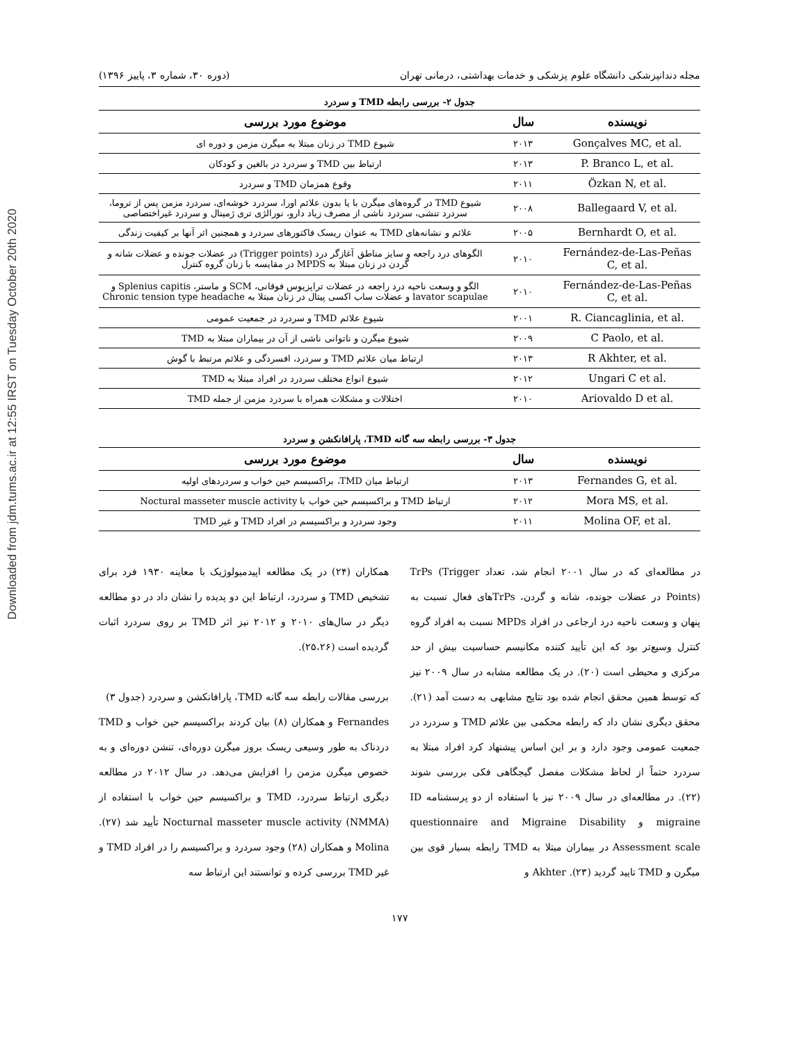Downloaded from jdm.tums.ac.ir at 12:55 IRST on Tuesday October 20th 2020
مجله دندانپزشکی دانشگاه علوم پزشکی و خدمات بهداشتی، درمانی تهران (دوره ۳۰، شماره ۳، پاییز ۱۳۹۶)
جدول ۲- بررسی رابطه TMD و سردرد
| نویسنده | سال | موضوع مورد بررسی |
| --- | --- | --- |
| Gonçalves MC, et al. | ۲۰۱۳ | شیوع TMD در زنان مبتلا به میگرن مزمن و دوره ای |
| P. Branco L, et al. | ۲۰۱۳ | ارتباط بین TMD و سردرد در بالغین و کودکان |
| Özkan N, et al. | ۲۰۱۱ | وقوع همزمان TMD و سردرد |
| Ballegaard V, et al. | ۲۰۰۸ | شیوع TMD در گروه‌های میگرن با یا بدون علائم اورا، سردرد خوشه‌ای، سردرد مزمن پس از تروما، سردرد تنشی، سردرد ناشی از مصرف زیاد دارو، نورالژی تری ژمینال و سردرد غیراختصاصی |
| Bernhardt O, et al. | ۲۰۰۵ | علائم و نشانه‌های TMD به عنوان ریسک فاکتورهای سردرد و همچنین اثر آنها بر کیفیت زندگی |
| Fernández-de-Las-Peñas C, et al. | ۲۰۱۰ | الگوهای درد راجعه و سایز مناطق آغازگر درد (Trigger points) در عضلات جونده و عضلات شانه و گردن در زنان مبتلا به MPDS در مقایسه با زنان گروه کنترل |
| Fernández-de-Las-Peñas C, et al. | ۲۰۱۰ | الگو و وسعت ناحیه درد راجعه در عضلات تراپزیوس فوقانی، SCM و ماستر، Splenius capitis و lavator scapulae و عضلات ساب اکسی پیتال در زنان مبتلا به Chronic tension type headache |
| R. Ciancaglinia, et al. | ۲۰۰۱ | شیوع علائم TMD و سردرد در جمعیت عمومی |
| C Paolo, et al. | ۲۰۰۹ | شیوع میگرن و ناتوانی ناشی از آن در بیماران مبتلا به TMD |
| R Akhter, et al. | ۲۰۱۳ | ارتباط میان علائم TMD و سردرد، افسردگی و علائم مرتبط با گوش |
| Ungari C et al. | ۲۰۱۲ | شیوع انواع مختلف سردرد در افراد مبتلا به TMD |
| Ariovaldo D et al. | ۲۰۱۰ | اختلالات و مشکلات همراه با سردرد مزمن از جمله TMD |
جدول ۳- بررسی رابطه سه گانه TMD، پارافانکشن و سردرد
| نویسنده | سال | موضوع مورد بررسی |
| --- | --- | --- |
| Fernandes G, et al. | ۲۰۱۳ | ارتباط میان TMD، براکسیسم حین خواب و سردردهای اولیه |
| Mora MS, et al. | ۲۰۱۲ | ارتباط TMD و براکسیسم حین خواب با Noctural masseter muscle activity |
| Molina OF, et al. | ۲۰۱۱ | وجود سردرد و براکسیسم در افراد TMD و غیر TMD |
در مطالعه‌ای که در سال ۲۰۰۱ انجام شد، تعداد TrPs (Trigger Points) در عضلات جونده، شانه و گردن، TrPsهای فعال نسبت به پنهان و وسعت ناحیه درد ارجاعی در افراد MPDs نسبت به افراد گروه کنترل وسیع‌تر بود که این تأیید کننده مکانیسم حساسیت بیش از حد مرکزی و محیطی است (۲۰). در یک مطالعه مشابه در سال ۲۰۰۹ نیز که توسط همین محقق انجام شده بود نتایج مشابهی به دست آمد (۲۱). محقق دیگری نشان داد که رابطه محکمی بین علائم TMD و سردرد در جمعیت عمومی وجود دارد و بر این اساس پیشنهاد کرد افراد مبتلا به سردرد حتماً از لحاظ مشکلات مفصل گیجگاهی فکی بررسی شوند (۲۲). در مطالعه‌ای در سال ۲۰۰۹ نیز با استفاده از دو پرسشنامه ID migraine و questionnaire and Migraine Disability Assessment scale در بیماران مبتلا به TMD رابطه بسیار قوی بین میگرن و TMD تایید گردید (۲۳). Akhter و
همکاران (۲۴) در یک مطالعه اپیدمیولوژیک با معاینه ۱۹۳۰ فرد برای تشخیص TMD و سردرد، ارتباط این دو پدیده را نشان داد در دو مطالعه دیگر در سال‌های ۲۰۱۰ و ۲۰۱۲ نیز اثر TMD بر روی سردرد اثبات گردیده است (۲۵،۲۶).
بررسی مقالات رابطه سه گانه TMD، پارافانکشن و سردرد (جدول ۳)
Fernandes و همکاران (۸) بیان کردند براکسیسم حین خواب و TMD دردناک به طور وسیعی ریسک بروز میگرن دوره‌ای، تنشن دوره‌ای و به خصوص میگرن مزمن را افزایش می‌دهد. در سال ۲۰۱۲ در مطالعه دیگری ارتباط سردرد، TMD و براکسیسم حین خواب با استفاده از Nocturnal masseter muscle activity (NMMA) تأیید شد (۲۷). Molina و همکاران (۲۸) وجود سردرد و براکسیسم را در افراد TMD و غیر TMD بررسی کرده و توانستند این ارتباط سه
۱۷۷